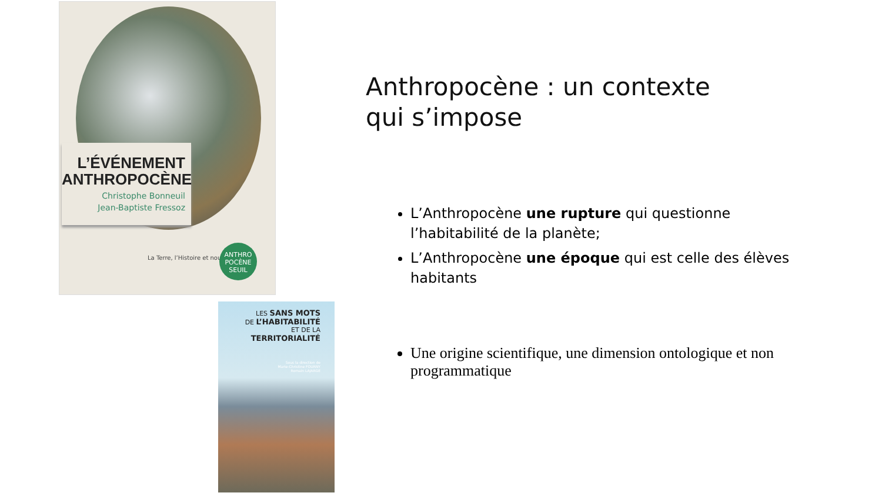L’ÉVÉNEMENT ANTHROPOCÈNE
Christophe Bonneuil
Jean-Baptiste Fressoz
La Terre, l’Histoire et nous
ANTHRO POCÈNE
SEUIL
LES SANS MOTS
DE L’HABITABILITÉ
ET DE LA
TERRITORIALITÉ
Sous la direction de
Marie-Christine FOURNY
Romain LAJARGE
Anthropocène : un contexte qui s’impose
L’Anthropocène une rupture qui questionne l’habitabilité de la planète;
L’Anthropocène une époque qui est celle des élèves habitants
Une origine scientifique, une dimension ontologique et non programmatique